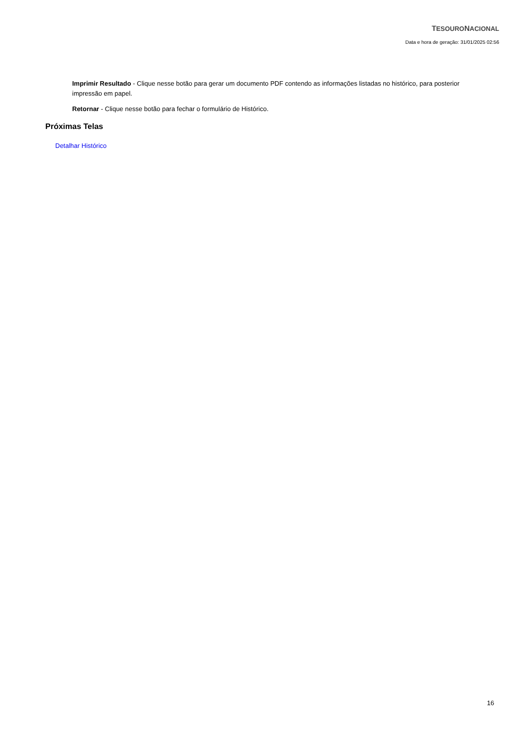TESOURONACIONAL
Data e hora de geração: 31/01/2025 02:56
Imprimir Resultado - Clique nesse botão para gerar um documento PDF contendo as informações listadas no histórico, para posterior impressão em papel.
Retornar - Clique nesse botão para fechar o formulário de Histórico.
Próximas Telas
Detalhar Histórico
16